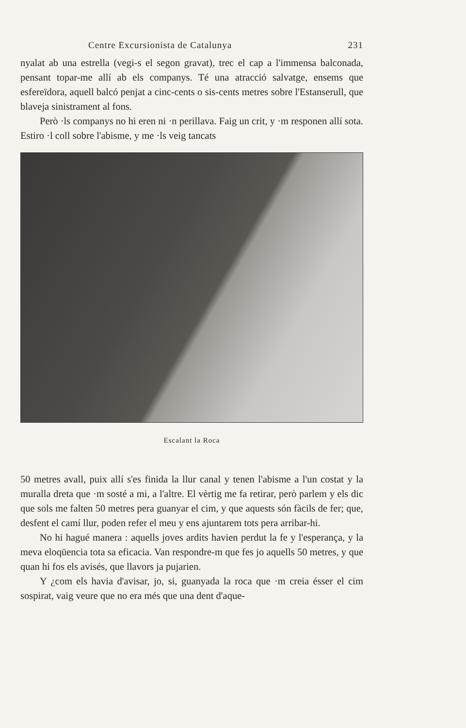Centre Excursionista de Catalunya 231
nyalat ab una estrella (vegi-s el segon gravat), trec el cap a l'immensa balconada, pensant topar-me allí ab els companys. Té una atracció salvatge, ensems que esfereïdora, aquell balcó penjat a cinc-cents o sis-cents metres sobre l'Estanserull, que blaveja sinistrament al fons.
Però ·ls companys no hi eren ni ·n perillava. Faig un crit, y ·m responen allí sota. Estiro ·l coll sobre l'abisme, y me ·ls veig tancats
Escalant la Roca
50 metres avall, puix allí s'es finida la llur canal y tenen l'abisme a l'un costat y la muralla dreta que ·m sosté a mi, a l'altre. El vèrtig me fa retirar, però parlem y els dic que sols me falten 50 metres pera guanyar el cim, y que aquests són fàcils de fer; que, desfent el camí llur, poden refer el meu y ens ajuntarem tots pera arribar-hi.
No hi hagué manera : aquells joves ardits havien perdut la fe y l'esperança, y la meva eloqüencia tota sa eficacia. Van respondre-m que fes jo aquells 50 metres, y que quan hi fos els avisés, que llavors ja pujarien.
Y ¿com els havia d'avisar, jo, si, guanyada la roca que ·m creia ésser el cim sospirat, vaig veure que no era més que una dent d'aque-